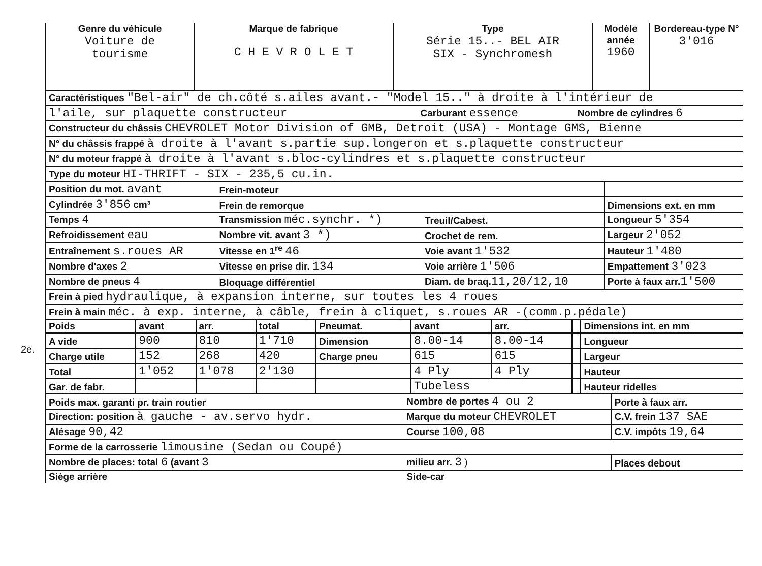2e.
| Genre du véhicule Voiture de tourisme | Marque de fabrique C H E V R O L E T | Type Série 15..- BEL AIR SIX - Synchromesh | Modèle année 1960 | Bordereau-type N° 3'016 |
| Caractéristiques "Bel-air" de ch.côté s.ailes avant.- "Model 15.." à droite à l'intérieur de | | |
| l'aile, sur plaquette constructeur | Carburant essence | Nombre de cylindres 6 |
| Constructeur du châssis CHEVROLET Motor Division of GMB, Detroit (USA) - Montage GMS, Bienne | | |
| N° du châssis frappé à droite à l'avant s.partie sup.longeron et s.plaquette constructeur | | |
| N° du moteur frappé à droite à l'avant s.bloc-cylindres et s.plaquette constructeur | | |
| Type du moteur HI-THRIFT - SIX - 235,5 cu.in. | | |
| Position du mot. avant | Frein-moteur | | |
| Cylindrée 3'856 cm³ | Frein de remorque | | Dimensions ext. en mm |
| Temps 4 | Transmission méc.synchr. *) | Treuil/Cabest. | Longueur 5'354 |
| Refroidissement eau | Nombre vit. avant 3 *) | Crochet de rem. | Largeur 2'052 |
| Entraînement s.roues AR | Vitesse en 1<sup>re</sup> 46 | Voie avant 1'532 | Hauteur 1'480 |
| Nombre d'axes 2 | Vitesse en prise dir. 134 | Voie arrière 1'506 | Empattement 3'023 |
| Nombre de pneus 4 | Bloquage différentiel | Diam. de braq. 11,20/12,10 | Porte à faux arr. 1'500 |
| Frein à pied hydraulique, à expansion interne, sur toutes les 4 roues | | | |
| Frein à main méc. à exp. interne, à câble, frein à cliquet, s.roues AR -(comm.p.pédale) | | | |
| Poids | avant | arr. | total | Pneumat. | avant | arr. | | Dimensions int. en mm |
| A vide | 900 | 810 | 1'710 | Dimension | 8.00-14 | 8.00-14 | | Longueur |
| Charge utile | 152 | 268 | 420 | Charge pneu | 615 | 615 | | Largeur |
| Total | 1'052 | 1'078 | 2'130 | | 4 Ply | 4 Ply | | Hauteur |
| Gar. de fabr. | | | | | Tubeless | | | Hauteur ridelles |
| Poids max. garanti pr. train routier | Nombre de portes 4 ou 2 | Porte à faux arr. |
| Direction: position à gauche - av.servo hydr. | Marque du moteur CHEVROLET | C.V. frein 137 SAE |
| Alésage 90,42 | Course 100,08 | C.V. impôts 19,64 |
| Forme de la carrosserie limousine (Sedan ou Coupé) | | |
| Nombre de places: total 6 (avant 3 | milieu arr. 3 ) | Places debout |
| Siège arrière | Side-car | |